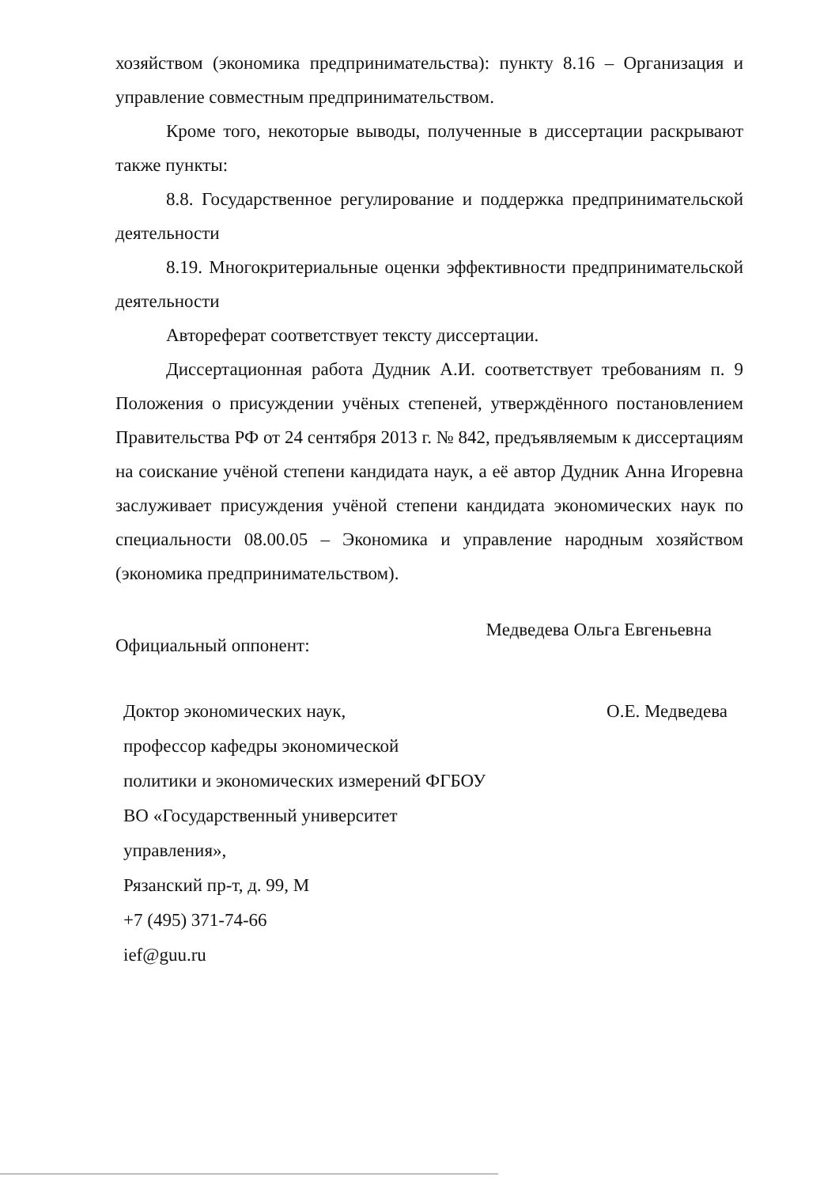хозяйством (экономика предпринимательства): пункту 8.16 – Организация и управление совместным предпринимательством.
Кроме того, некоторые выводы, полученные в диссертации раскрывают также пункты:
8.8. Государственное регулирование и поддержка предпринимательской деятельности
8.19. Многокритериальные оценки эффективности предпринимательской деятельности
Автореферат соответствует тексту диссертации.
Диссертационная работа Дудник А.И. соответствует требованиям п. 9 Положения о присуждении учёных степеней, утверждённого постановлением Правительства РФ от 24 сентября 2013 г. № 842, предъявляемым к диссертациям на соискание учёной степени кандидата наук, а её автор Дудник Анна Игоревна заслуживает присуждения учёной степени кандидата экономических наук по специальности 08.00.05 – Экономика и управление народным хозяйством (экономика предпринимательством).
Официальный оппонент: Медведева Ольга Евгеньевна
Доктор экономических наук,
профессор кафедры экономической
политики и экономических измерений ФГБОУ
ВО «Государственный университет
управления»,
Рязанский пр-т, д. 99, М
+7 (495) 371-74-66
ief@guu.ru
О.Е. Медведева